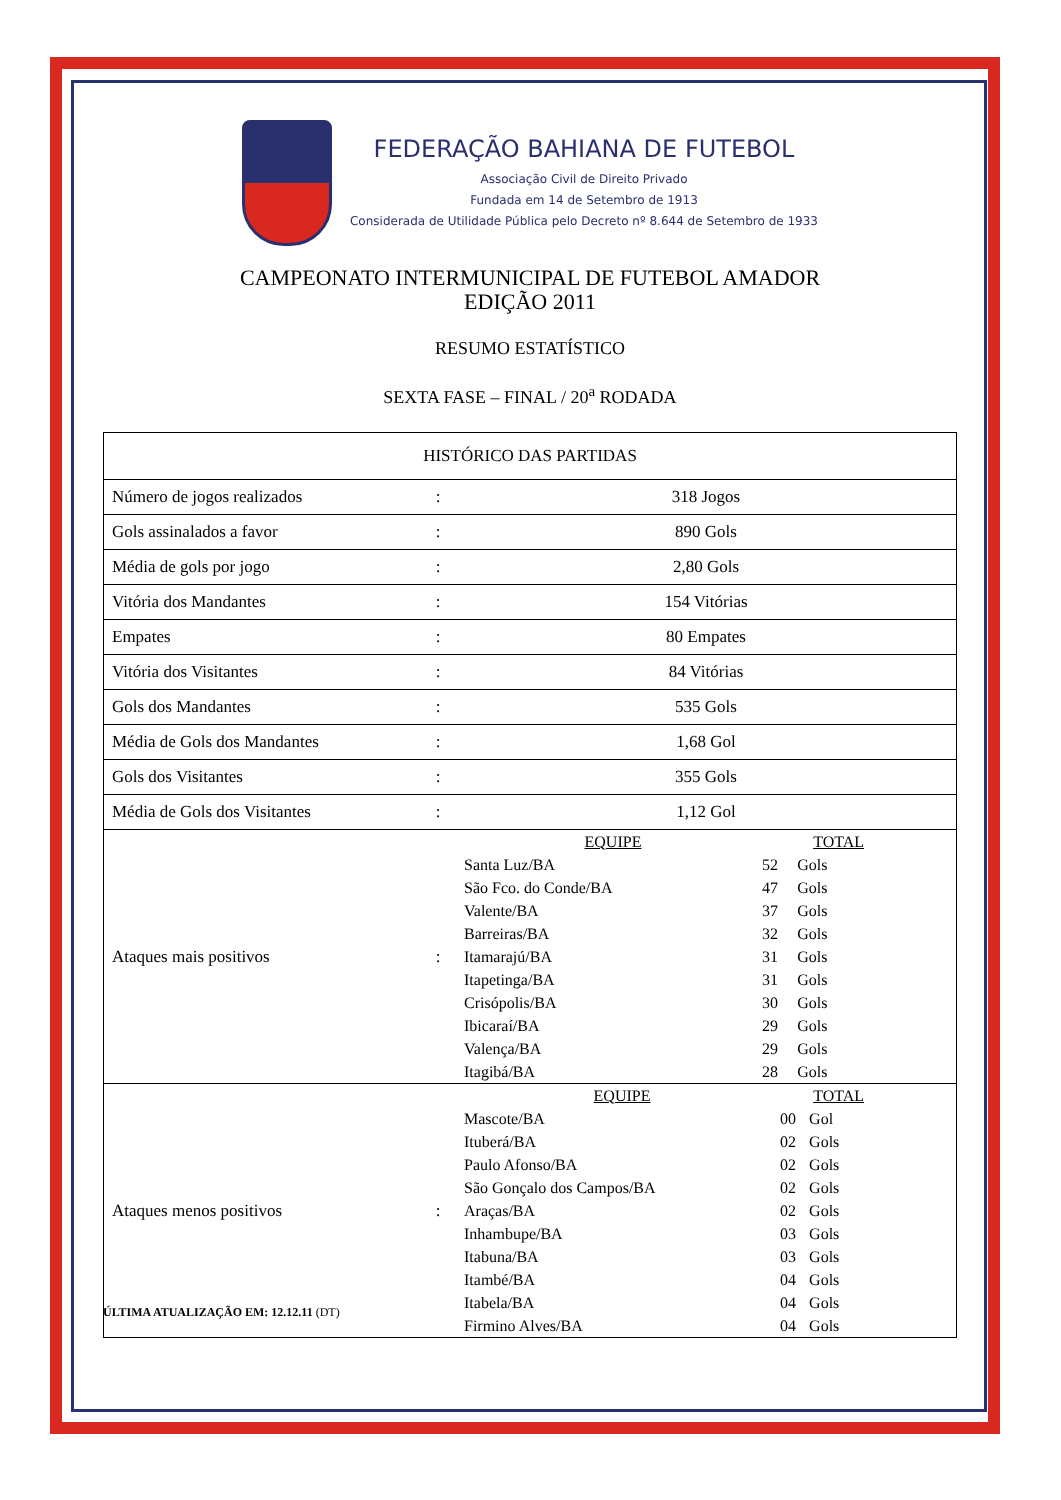FEDERAÇÃO BAHIANA DE FUTEBOL
Associação Civil de Direito Privado
Fundada em 14 de Setembro de 1913
Considerada de Utilidade Pública pelo Decreto nº 8.644 de Setembro de 1933
CAMPEONATO INTERMUNICIPAL DE FUTEBOL AMADOR
EDIÇÃO 2011
RESUMO ESTATÍSTICO
SEXTA FASE – FINAL / 20<sup>a</sup> RODADA
| HISTÓRICO DAS PARTIDAS | | |
| --- | --- | --- |
| Número de jogos realizados | : | 318 Jogos |
| Gols assinalados a favor | : | 890 Gols |
| Média de gols por jogo | : | 2,80 Gols |
| Vitória dos Mandantes | : | 154 Vitórias |
| Empates | : | 80 Empates |
| Vitória dos Visitantes | : | 84 Vitórias |
| Gols dos Mandantes | : | 535 Gols |
| Média de Gols dos Mandantes | : | 1,68 Gol |
| Gols dos Visitantes | : | 355 Gols |
| Média de Gols dos Visitantes | : | 1,12 Gol |
| Ataques mais positivos | : | / EQUIPE / TOTAL / / / Santa Luz/BA / 52 / Gols / / São Fco. do Conde/BA / 47 / Gols / / Valente/BA / 37 / Gols / / Barreiras/BA / 32 / Gols / / Itamarajú/BA / 31 / Gols / / Itapetinga/BA / 31 / Gols / / Crisópolis/BA / 30 / Gols / / Ibicaraí/BA / 29 / Gols / / Valença/BA / 29 / Gols / / Itagibá/BA / 28 / Gols / |
| Ataques menos positivos | : | / EQUIPE / TOTAL / / / Mascote/BA / 00 / Gol / / Ituberá/BA / 02 / Gols / / Paulo Afonso/BA / 02 / Gols / / São Gonçalo dos Campos/BA / 02 / Gols / / Araças/BA / 02 / Gols / / Inhambupe/BA / 03 / Gols / / Itabuna/BA / 03 / Gols / / Itambé/BA / 04 / Gols / / Itabela/BA / 04 / Gols / / Firmino Alves/BA / 04 / Gols / |
ÚLTIMA ATUALIZAÇÃO EM: 12.12.11 (DT)